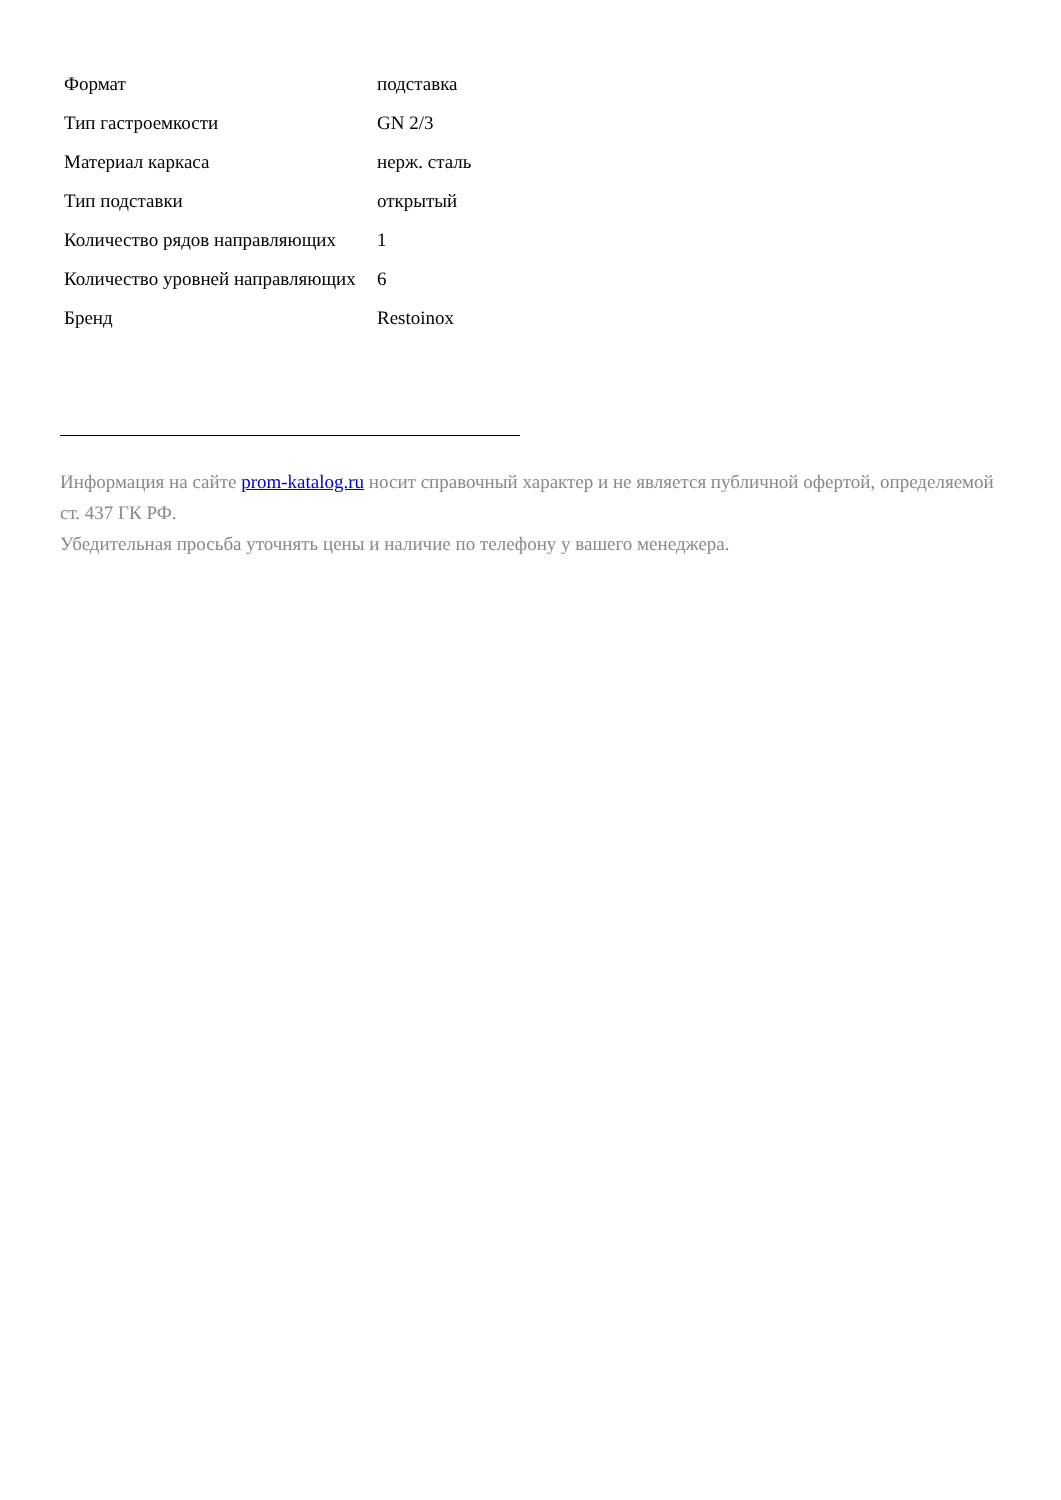| Формат | подставка |
| Тип гастроемкости | GN 2/3 |
| Материал каркаса | нерж. сталь |
| Тип подставки | открытый |
| Количество рядов направляющих | 1 |
| Количество уровней направляющих | 6 |
| Бренд | Restoinox |
Информация на сайте prom-katalog.ru носит справочный характер и не является публичной офертой, определяемой ст. 437 ГК РФ.
Убедительная просьба уточнять цены и наличие по телефону у вашего менеджера.